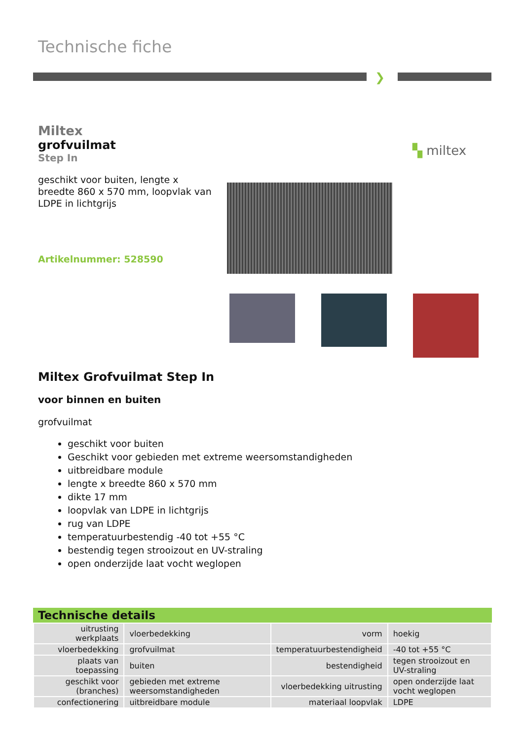Technische fiche
❯
Miltex
grofvuilmat
Step In
geschikt voor buiten, lengte x breedte 860 x 570 mm, loopvlak van LDPE in lichtgrijs
Artikelnummer: 528590
▚ miltex
Miltex Grofvuilmat Step In
voor binnen en buiten
grofvuilmat
geschikt voor buiten
Geschikt voor gebieden met extreme weersomstandigheden
uitbreidbare module
lengte x breedte 860 x 570 mm
dikte 17 mm
loopvlak van LDPE in lichtgrijs
rug van LDPE
temperatuurbestendig -40 tot +55 °C
bestendig tegen strooizout en UV-straling
open onderzijde laat vocht weglopen
Technische details
| uitrusting werkplaats | vloerbedekking | vorm | hoekig |
| vloerbedekking | grofvuilmat | temperatuurbestendigheid | -40 tot +55 °C |
| plaats van toepassing | buiten | bestendigheid | tegen strooizout en UV-straling |
| geschikt voor (branches) | gebieden met extreme weersomstandigheden | vloerbedekking uitrusting | open onderzijde laat vocht weglopen |
| confectionering | uitbreidbare module | materiaal loopvlak | LDPE |